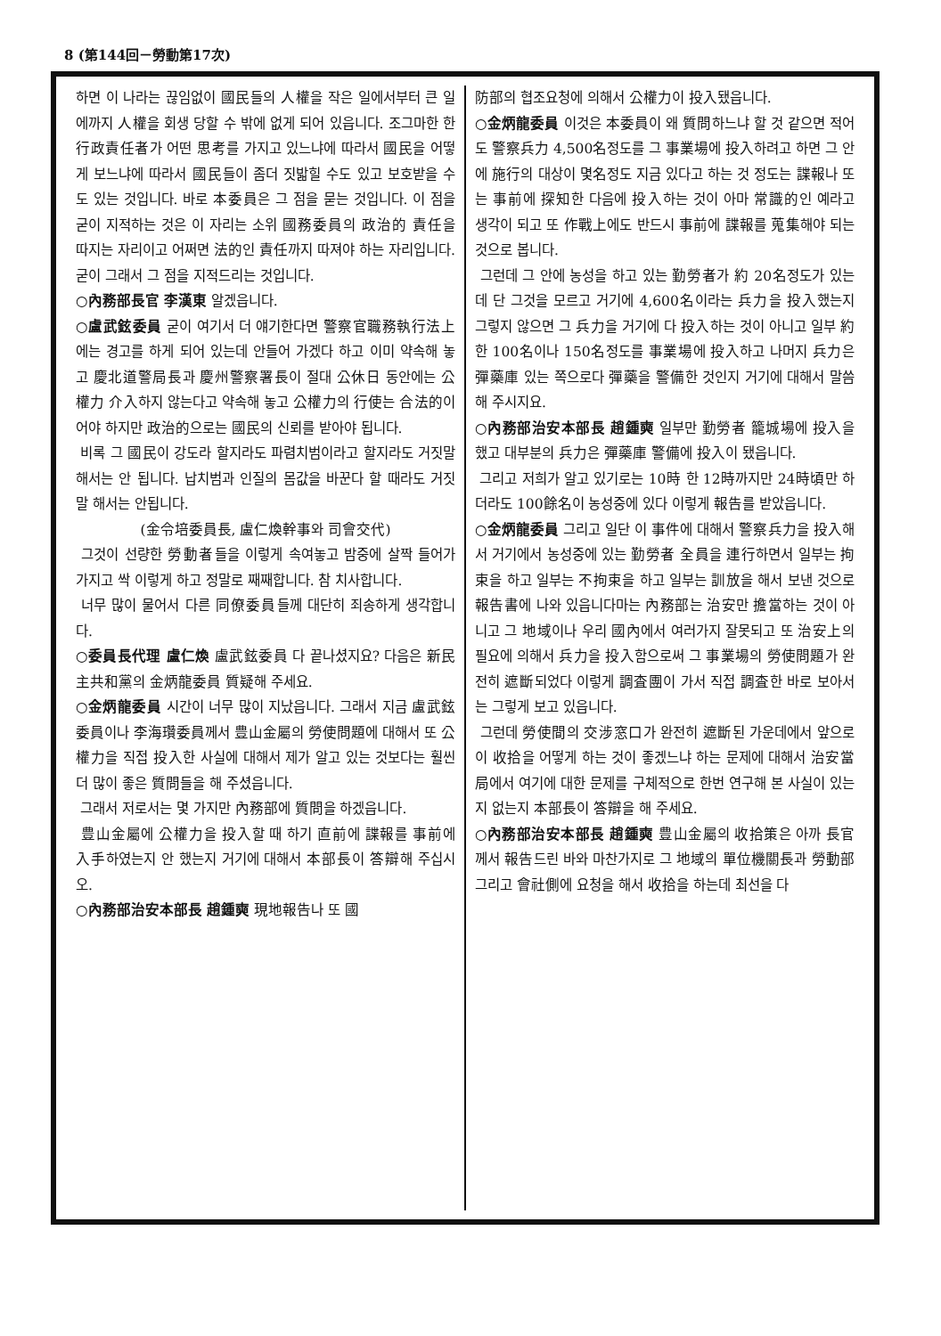8 (第144回－勞動第17次)
하면 이 나라는 끊임없이 國民들의 人權을 작은 일에서부터 큰 일에까지 人權을 회생 당할 수 밖에 없게 되어 있읍니다. 조그마한 한 行政責任者가 어떤 思考를 가지고 있느냐에 따라서 國民을 어떻게 보느냐에 따라서 國民들이 좀더 짓밟힐 수도 있고 보호받을 수도 있는 것입니다. 바로 本委員은 그 점을 묻는 것입니다. 이 점을 굳이 지적하는 것은 이 자리는 소위 國務委員의 政治的 責任을 따지는 자리이고 어쩌면 法的인 責任까지 따져야 하는 자리입니다. 굳이 그래서 그 점을 지적드리는 것입니다.
○內務部長官 李漢東 알겠읍니다.
○盧武鉉委員 굳이 여기서 더 얘기한다면 警察官職務執行法上에는 경고를 하게 되어 있는데 안들어 가겠다 하고 이미 약속해 놓고 慶北道警局長과 慶州警察署長이 절대 公休日 동안에는 公權力 介入하지 않는다고 약속해 놓고 公權力의 行使는 合法的이어야 하지만 政治的으로는 國民의 신뢰를 받아야 됩니다.
비록 그 國民이 강도라 할지라도 파렴치범이라고 할지라도 거짓말 해서는 안 됩니다. 납치범과 인질의 몸값을 바꾼다 할 때라도 거짓말 해서는 안됩니다.
(金令培委員長, 盧仁煥幹事와 司會交代)
그것이 선량한 勞動者들을 이렇게 속여놓고 밤중에 살짝 들어가 가지고 싹 이렇게 하고 정말로 째째합니다. 참 치사합니다.
너무 많이 물어서 다른 同僚委員들께 대단히 죄송하게 생각합니다.
○委員長代理 盧仁煥 盧武鉉委員 다 끝나셨지요? 다음은 新民主共和黨의 金炳龍委員 質疑해 주세요.
○金炳龍委員 시간이 너무 많이 지났읍니다. 그래서 지금 盧武鉉委員이나 李海瓚委員께서 豊山金屬의 勞使問題에 대해서 또 公權力을 직접 投入한 사실에 대해서 제가 알고 있는 것보다는 훨씬 더 많이 좋은 質問들을 해 주셨읍니다.
그래서 저로서는 몇 가지만 內務部에 質問을 하겠읍니다.
豊山金屬에 公權力을 投入할 때 하기 直前에 諜報를 事前에 入手하였는지 안 했는지 거기에 대해서 本部長이 答辯해 주십시오.
○內務部治安本部長 趙鍾奭 現地報告나 또 國
防部의 협조요청에 의해서 公權力이 投入됐읍니다.
○金炳龍委員 이것은 本委員이 왜 質問하느냐 할 것 같으면 적어도 警察兵力 4,500名정도를 그 事業場에 投入하려고 하면 그 안에 施行의 대상이 몇名정도 지금 있다고 하는 것 정도는 諜報나 또는 事前에 探知한 다음에 投入하는 것이 아마 常識的인 예라고 생각이 되고 또 作戰上에도 반드시 事前에 諜報를 蒐集해야 되는 것으로 봅니다.
그런데 그 안에 농성을 하고 있는 勤勞者가 約 20名정도가 있는데 단 그것을 모르고 거기에 4,600名이라는 兵力을 投入했는지 그렇지 않으면 그 兵力을 거기에 다 投入하는 것이 아니고 일부 約 한 100名이나 150名정도를 事業場에 投入하고 나머지 兵力은 彈藥庫 있는 쪽으로다 彈藥을 警備한 것인지 거기에 대해서 말씀해 주시지요.
○內務部治安本部長 趙鍾奭 일부만 勤勞者 籠城場에 投入을 했고 대부분의 兵力은 彈藥庫 警備에 投入이 됐읍니다.
그리고 저희가 알고 있기로는 10時 한 12時까지만 24時頃만 하더라도 100餘名이 농성중에 있다 이렇게 報告를 받았읍니다.
○金炳龍委員 그리고 일단 이 事件에 대해서 警察兵力을 投入해서 거기에서 농성중에 있는 勤勞者 全員을 連行하면서 일부는 拘束을 하고 일부는 不拘束을 하고 일부는 訓放을 해서 보낸 것으로 報告書에 나와 있읍니다마는 內務部는 治安만 擔當하는 것이 아니고 그 地域이나 우리 國內에서 여러가지 잘못되고 또 治安上의 필요에 의해서 兵力을 投入함으로써 그 事業場의 勞使問題가 완전히 遮斷되었다 이렇게 調査團이 가서 직접 調査한 바로 보아서는 그렇게 보고 있읍니다.
그런데 勞使間의 交涉窓口가 완전히 遮斷된 가운데에서 앞으로 이 收拾을 어떻게 하는 것이 좋겠느냐 하는 문제에 대해서 治安當局에서 여기에 대한 문제를 구체적으로 한번 연구해 본 사실이 있는지 없는지 本部長이 答辯을 해 주세요.
○內務部治安本部長 趙鍾奭 豊山金屬의 收拾策은 아까 長官께서 報告드린 바와 마찬가지로 그 地域의 單位機關長과 勞動部 그리고 會社側에 요청을 해서 收拾을 하는데 최선을 다